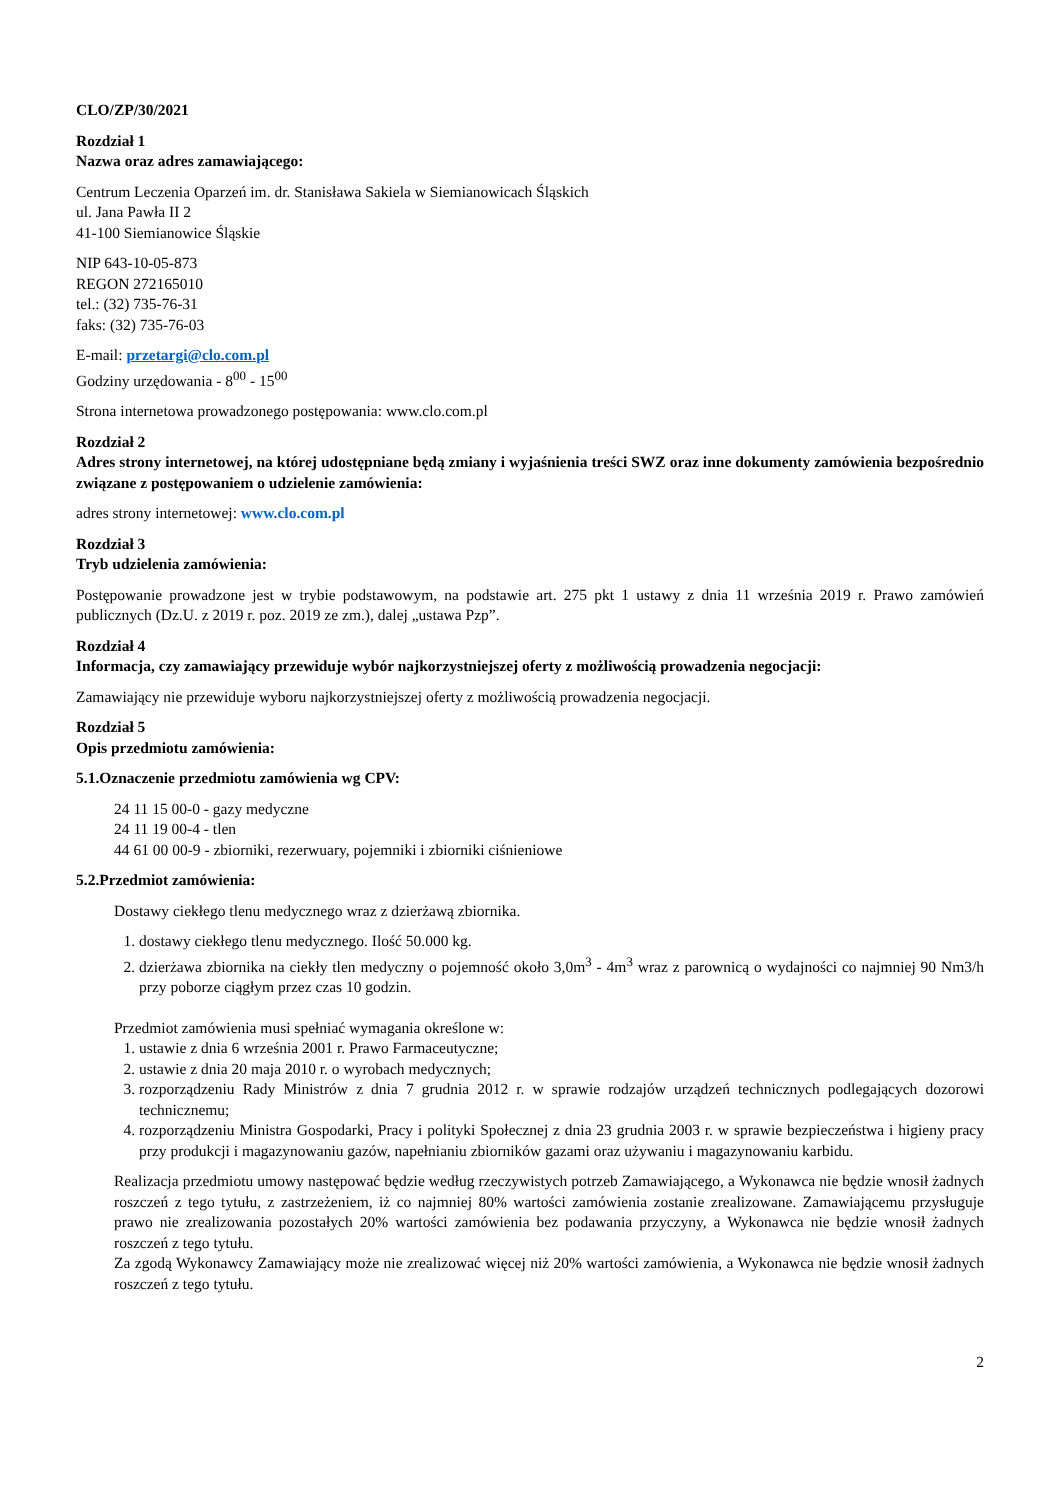CLO/ZP/30/2021
Rozdział 1
Nazwa oraz adres zamawiającego:
Centrum Leczenia Oparzeń im. dr. Stanisława Sakiela w Siemianowicach Śląskich
ul. Jana Pawła II 2
41-100 Siemianowice Śląskie
NIP 643-10-05-873
REGON 272165010
tel.: (32) 735-76-31
faks: (32) 735-76-03
E-mail: przetargi@clo.com.pl
Godziny urzędowania - 8<sup>00</sup> - 15<sup>00</sup>
Strona internetowa prowadzonego postępowania: www.clo.com.pl
Rozdział 2
Adres strony internetowej, na której udostępniane będą zmiany i wyjaśnienia treści SWZ oraz inne dokumenty zamówienia bezpośrednio związane z postępowaniem o udzielenie zamówienia:
adres strony internetowej: www.clo.com.pl
Rozdział 3
Tryb udzielenia zamówienia:
Postępowanie prowadzone jest w trybie podstawowym, na podstawie art. 275 pkt 1 ustawy z dnia 11 września 2019 r. Prawo zamówień publicznych (Dz.U. z 2019 r. poz. 2019 ze zm.), dalej „ustawa Pzp”.
Rozdział 4
Informacja, czy zamawiający przewiduje wybór najkorzystniejszej oferty z możliwością prowadzenia negocjacji:
Zamawiający nie przewiduje wyboru najkorzystniejszej oferty z możliwością prowadzenia negocjacji.
Rozdział 5
Opis przedmiotu zamówienia:
5.1. Oznaczenie przedmiotu zamówienia wg CPV:
24 11 15 00-0 - gazy medyczne
24 11 19 00-4 - tlen
44 61 00 00-9 - zbiorniki, rezerwuary, pojemniki i zbiorniki ciśnieniowe
5.2. Przedmiot zamówienia:
Dostawy ciekłego tlenu medycznego wraz z dzierżawą zbiornika.
1. dostawy ciekłego tlenu medycznego. Ilość 50.000 kg.
2. dzierżawa zbiornika na ciekły tlen medyczny o pojemność około 3,0m<sup>3</sup> - 4m<sup>3</sup> wraz z parownicą o wydajności co najmniej 90 Nm3/h przy poborze ciągłym przez czas 10 godzin.
Przedmiot zamówienia musi spełniać wymagania określone w:
1. ustawie z dnia 6 września 2001 r. Prawo Farmaceutyczne;
2. ustawie z dnia 20 maja 2010 r. o wyrobach medycznych;
3. rozporządzeniu Rady Ministrów z dnia 7 grudnia 2012 r. w sprawie rodzajów urządzeń technicznych podlegających dozorowi technicznemu;
4. rozporządzeniu Ministra Gospodarki, Pracy i polityki Społecznej z dnia 23 grudnia 2003 r. w sprawie bezpieczeństwa i higieny pracy przy produkcji i magazynowaniu gazów, napełnianiu zbiorników gazami oraz używaniu i magazynowaniu karbidu.
Realizacja przedmiotu umowy następować będzie według rzeczywistych potrzeb Zamawiającego, a Wykonawca nie będzie wnosił żadnych roszczeń z tego tytułu, z zastrzeżeniem, iż co najmniej 80% wartości zamówienia zostanie zrealizowane. Zamawiającemu przysługuje prawo nie zrealizowania pozostałych 20% wartości zamówienia bez podawania przyczyny, a Wykonawca nie będzie wnosił żadnych roszczeń z tego tytułu.
Za zgodą Wykonawcy Zamawiający może nie zrealizować więcej niż 20% wartości zamówienia, a Wykonawca nie będzie wnosił żadnych roszczeń z tego tytułu.
2